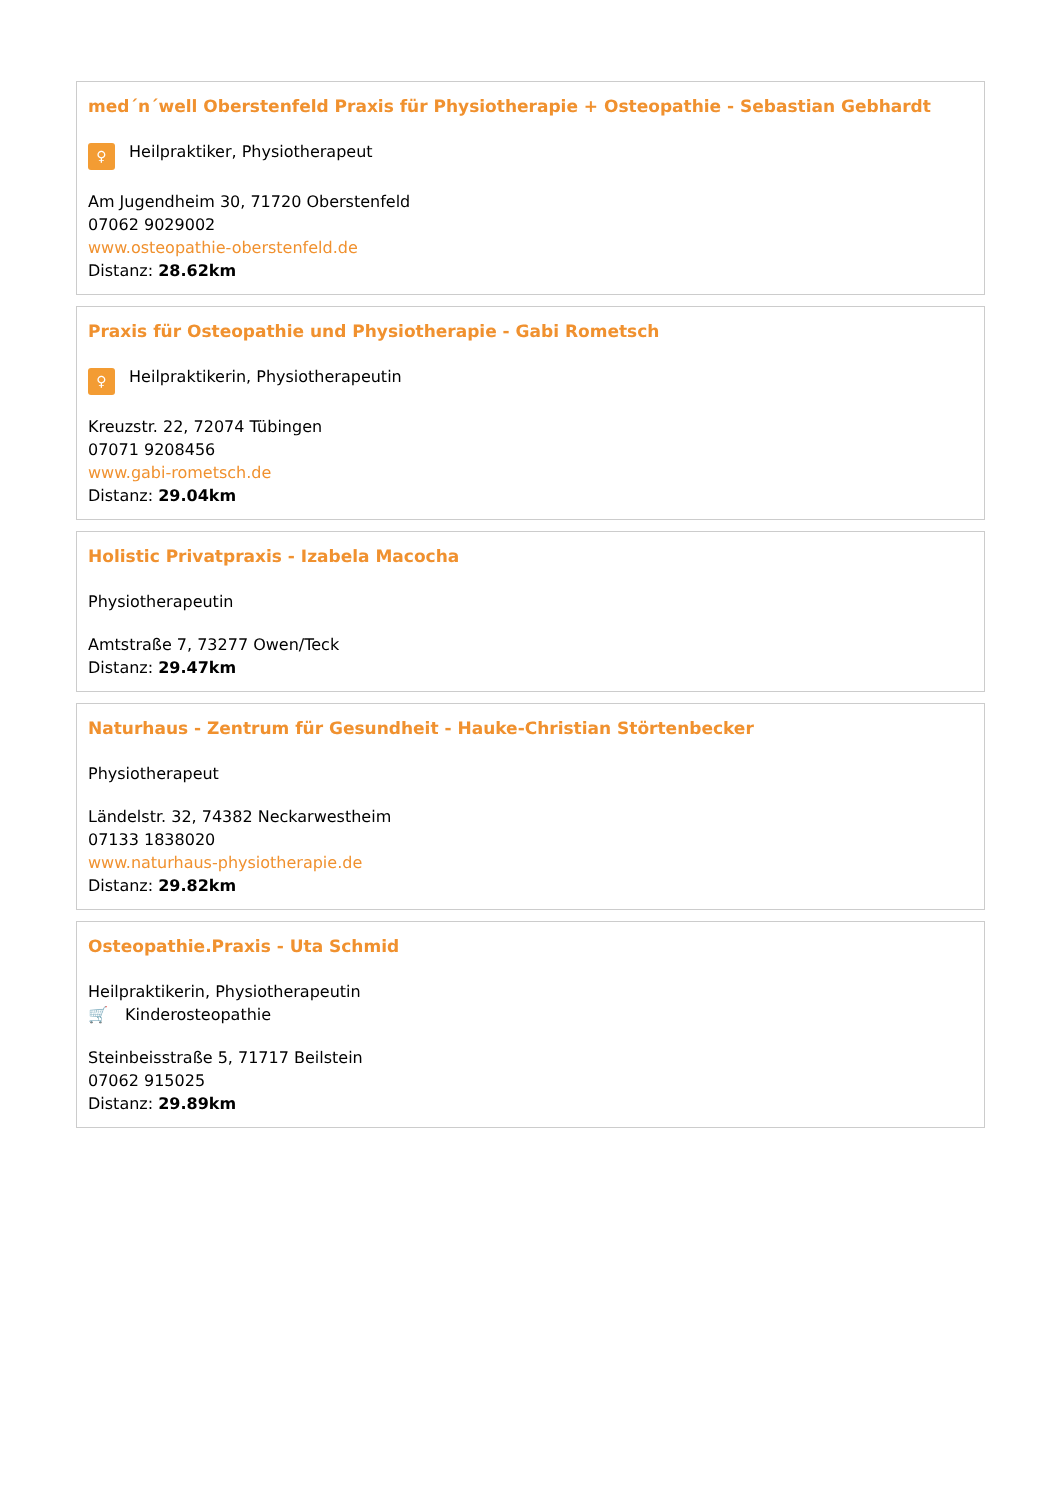med´n´well Oberstenfeld Praxis für Physiotherapie + Osteopathie - Sebastian Gebhardt
♀ Heilpraktiker, Physiotherapeut
Am Jugendheim 30, 71720 Oberstenfeld
07062 9029002
www.osteopathie-oberstenfeld.de
Distanz: 28.62km
Praxis für Osteopathie und Physiotherapie - Gabi Rometsch
♀ Heilpraktikerin, Physiotherapeutin
Kreuzstr. 22, 72074 Tübingen
07071 9208456
www.gabi-rometsch.de
Distanz: 29.04km
Holistic Privatpraxis - Izabela Macocha
Physiotherapeutin
Amtstraße 7, 73277 Owen/Teck
Distanz: 29.47km
Naturhaus - Zentrum für Gesundheit - Hauke-Christian Störtenbecker
Physiotherapeut
Ländelstr. 32, 74382 Neckarwestheim
07133 1838020
www.naturhaus-physiotherapie.de
Distanz: 29.82km
Osteopathie.Praxis - Uta Schmid
Heilpraktikerin, Physiotherapeutin
🛒 Kinderosteopathie
Steinbeisstraße 5, 71717 Beilstein
07062 915025
Distanz: 29.89km